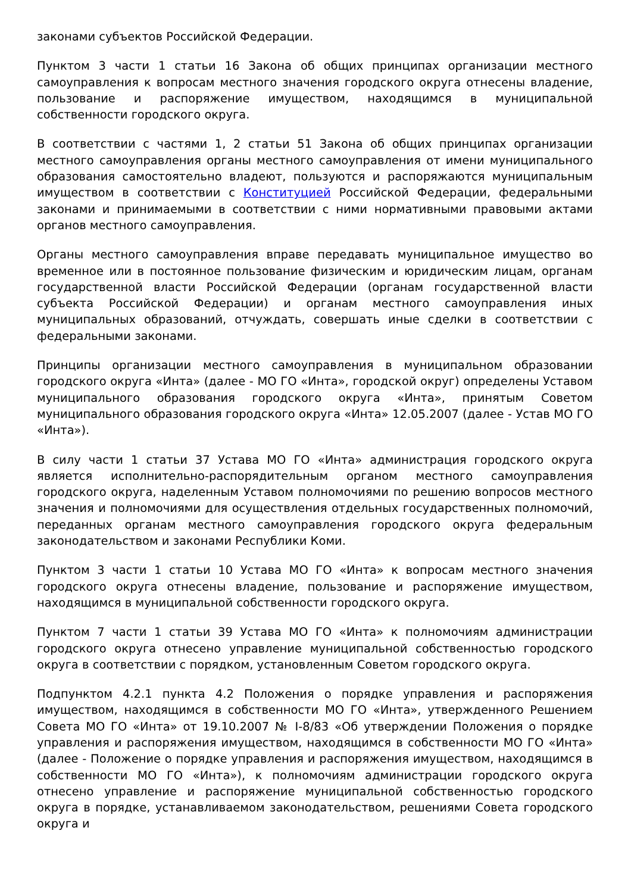законами субъектов Российской Федерации.
Пунктом 3 части 1 статьи 16 Закона об общих принципах организации местного самоуправления к вопросам местного значения городского округа отнесены владение, пользование и распоряжение имуществом, находящимся в муниципальной собственности городского округа.
В соответствии с частями 1, 2 статьи 51 Закона об общих принципах организации местного самоуправления органы местного самоуправления от имени муниципального образования самостоятельно владеют, пользуются и распоряжаются муниципальным имуществом в соответствии с Конституцией Российской Федерации, федеральными законами и принимаемыми в соответствии с ними нормативными правовыми актами органов местного самоуправления.
Органы местного самоуправления вправе передавать муниципальное имущество во временное или в постоянное пользование физическим и юридическим лицам, органам государственной власти Российской Федерации (органам государственной власти субъекта Российской Федерации) и органам местного самоуправления иных муниципальных образований, отчуждать, совершать иные сделки в соответствии с федеральными законами.
Принципы организации местного самоуправления в муниципальном образовании городского округа «Инта» (далее - МО ГО «Инта», городской округ) определены Уставом муниципального образования городского округа «Инта», принятым Советом муниципального образования городского округа «Инта» 12.05.2007 (далее - Устав МО ГО «Инта»).
В силу части 1 статьи 37 Устава МО ГО «Инта» администрация городского округа является исполнительно-распорядительным органом местного самоуправления городского округа, наделенным Уставом полномочиями по решению вопросов местного значения и полномочиями для осуществления отдельных государственных полномочий, переданных органам местного самоуправления городского округа федеральным законодательством и законами Республики Коми.
Пунктом 3 части 1 статьи 10 Устава МО ГО «Инта» к вопросам местного значения городского округа отнесены владение, пользование и распоряжение имуществом, находящимся в муниципальной собственности городского округа.
Пунктом 7 части 1 статьи 39 Устава МО ГО «Инта» к полномочиям администрации городского округа отнесено управление муниципальной собственностью городского округа в соответствии с порядком, установленным Советом городского округа.
Подпунктом 4.2.1 пункта 4.2 Положения о порядке управления и распоряжения имуществом, находящимся в собственности МО ГО «Инта», утвержденного Решением Совета МО ГО «Инта» от 19.10.2007 № I-8/83 «Об утверждении Положения о порядке управления и распоряжения имуществом, находящимся в собственности МО ГО «Инта» (далее - Положение о порядке управления и распоряжения имуществом, находящимся в собственности МО ГО «Инта»), к полномочиям администрации городского округа отнесено управление и распоряжение муниципальной собственностью городского округа в порядке, устанавливаемом законодательством, решениями Совета городского округа и